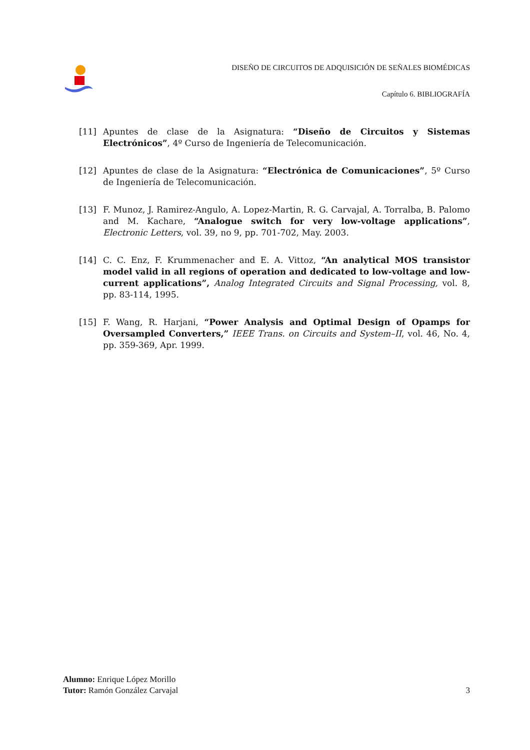DISEÑO DE CIRCUITOS DE ADQUISICIÓN DE SEÑALES BIOMÉDICAS
Capítulo 6. BIBLIOGRAFÍA
[11] Apuntes de clase de la Asignatura: “Diseño de Circuitos y Sistemas Electrónicos”, 4º Curso de Ingeniería de Telecomunicación.
[12] Apuntes de clase de la Asignatura: “Electrónica de Comunicaciones”, 5º Curso de Ingeniería de Telecomunicación.
[13] F. Munoz, J. Ramirez-Angulo, A. Lopez-Martin, R. G. Carvajal, A. Torralba, B. Palomo and M. Kachare, “Analogue switch for very low-voltage applications”, Electronic Letters, vol. 39, no 9, pp. 701-702, May. 2003.
[14] C. C. Enz, F. Krummenacher and E. A. Vittoz, “An analytical MOS transistor model valid in all regions of operation and dedicated to low-voltage and low-current applications”, Analog Integrated Circuits and Signal Processing, vol. 8, pp. 83-114, 1995.
[15] F. Wang, R. Harjani, “Power Analysis and Optimal Design of Opamps for Oversampled Converters,” IEEE Trans. on Circuits and System–II, vol. 46, No. 4, pp. 359-369, Apr. 1999.
Alumno: Enrique López Morillo
Tutor: Ramón González Carvajal
3